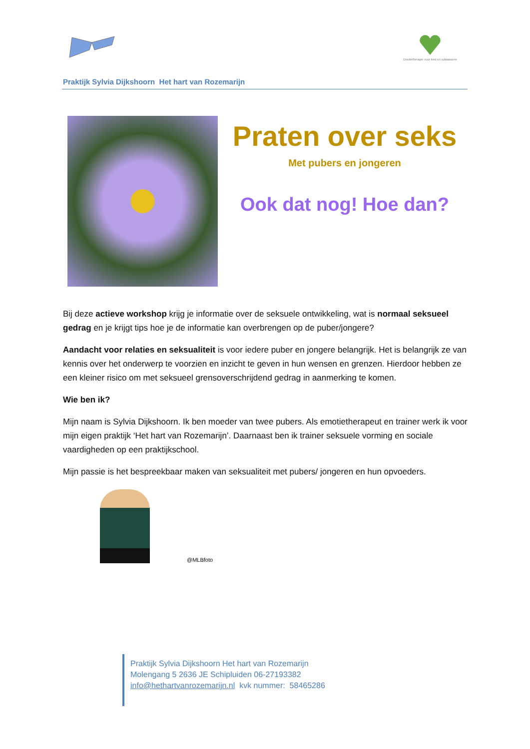Emotietherapie voor kind en volwassene
Praktijk Sylvia Dijkshoorn Het hart van Rozemarijn
Praten over seks
Met pubers en jongeren
Ook dat nog! Hoe dan?
Bij deze actieve workshop krijg je informatie over de seksuele ontwikkeling, wat is normaal seksueel gedrag en je krijgt tips hoe je de informatie kan overbrengen op de puber/jongere?
Aandacht voor relaties en seksualiteit is voor iedere puber en jongere belangrijk. Het is belangrijk ze van kennis over het onderwerp te voorzien en inzicht te geven in hun wensen en grenzen. Hierdoor hebben ze een kleiner risico om met seksueel grensoverschrijdend gedrag in aanmerking te komen.
Wie ben ik?
Mijn naam is Sylvia Dijkshoorn. Ik ben moeder van twee pubers. Als emotietherapeut en trainer werk ik voor mijn eigen praktijk ‘Het hart van Rozemarijn’. Daarnaast ben ik trainer seksuele vorming en sociale vaardigheden op een praktijkschool.
Mijn passie is het bespreekbaar maken van seksualiteit met pubers/ jongeren en hun opvoeders.
@MLBfoto
Praktijk Sylvia Dijkshoorn Het hart van Rozemarijn
Molengang 5 2636 JE Schipluiden 06-27193382
info@hethartvanrozemarijn.nl kvk nummer: 58465286